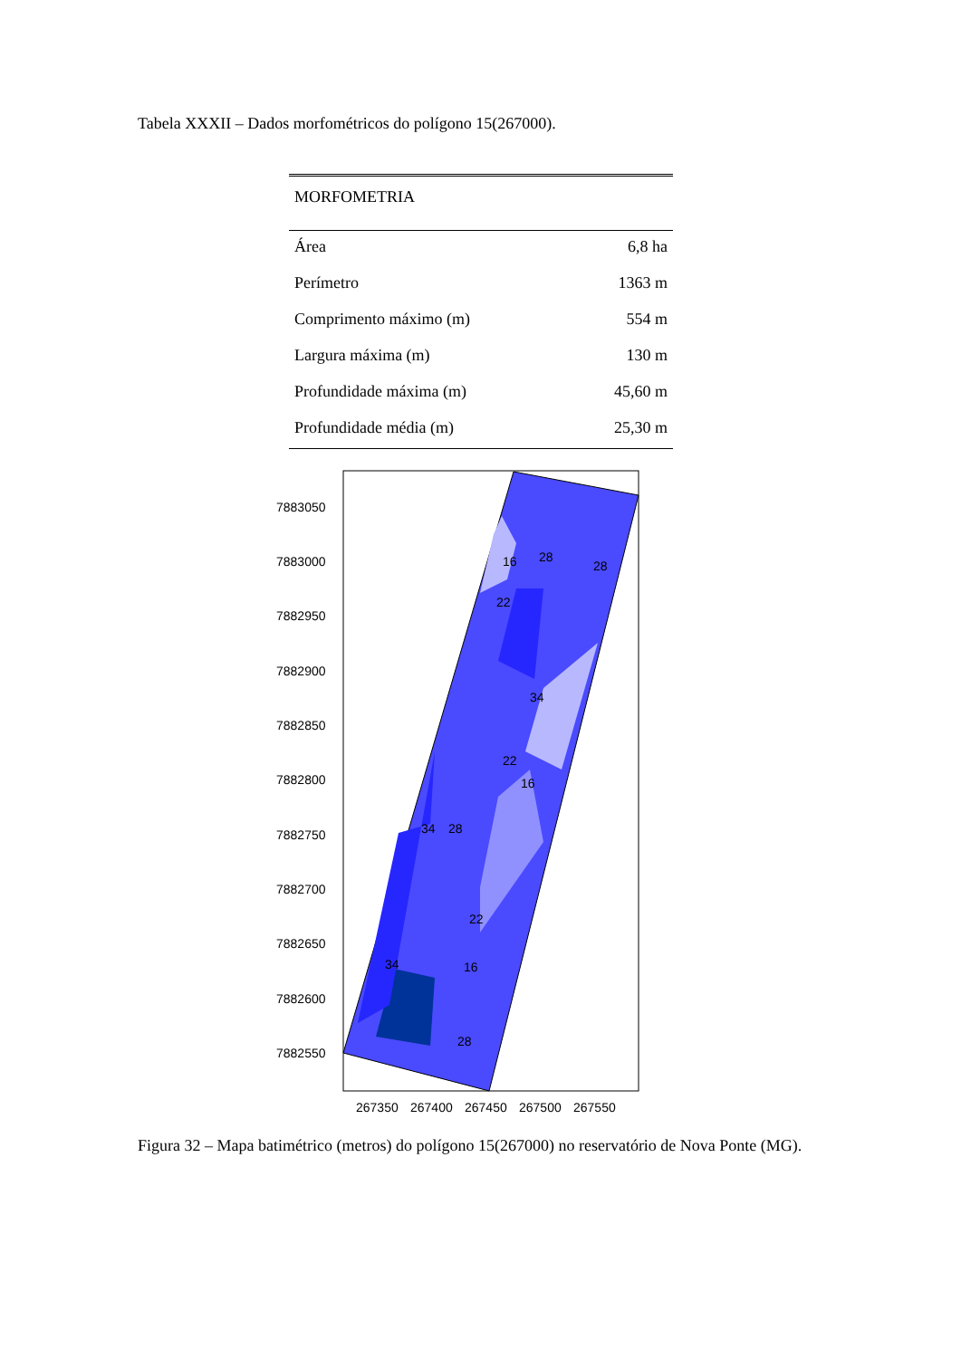Tabela XXXII – Dados morfométricos do polígono 15(267000).
| MORFOMETRIA | |
| --- | --- |
| Área | 6,8 ha |
| Perímetro | 1363 m |
| Comprimento máximo (m) | 554 m |
| Largura máxima (m) | 130 m |
| Profundidade máxima (m) | 45,60 m |
| Profundidade média (m) | 25,30 m |
7883050
7883000
7882950
7882900
7882850
7882800
7882750
7882700
7882650
7882600
7882550
267350
267400
267450
267500
267550
16
28
28
22
34
22
16
34
28
22
16
34
28
Figura 32 – Mapa batimétrico (metros) do polígono 15(267000) no reservatório de Nova Ponte (MG).